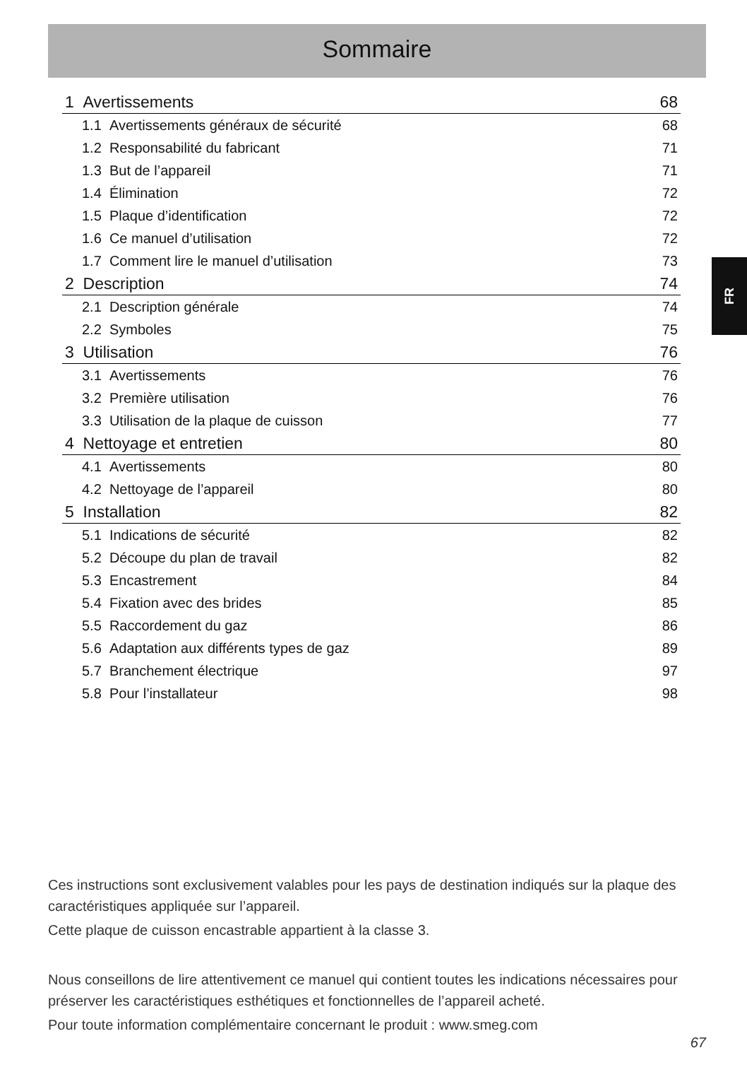Sommaire
FR
1 Avertissements 68
1.1 Avertissements généraux de sécurité 68
1.2 Responsabilité du fabricant 71
1.3 But de l’appareil 71
1.4 Élimination 72
1.5 Plaque d’identification 72
1.6 Ce manuel d’utilisation 72
1.7 Comment lire le manuel d’utilisation 73
2 Description 74
2.1 Description générale 74
2.2 Symboles 75
3 Utilisation 76
3.1 Avertissements 76
3.2 Première utilisation 76
3.3 Utilisation de la plaque de cuisson 77
4 Nettoyage et entretien 80
4.1 Avertissements 80
4.2 Nettoyage de l’appareil 80
5 Installation 82
5.1 Indications de sécurité 82
5.2 Découpe du plan de travail 82
5.3 Encastrement 84
5.4 Fixation avec des brides 85
5.5 Raccordement du gaz 86
5.6 Adaptation aux différents types de gaz 89
5.7 Branchement électrique 97
5.8 Pour l’installateur 98
Ces instructions sont exclusivement valables pour les pays de destination indiqués sur la plaque des caractéristiques appliquée sur l’appareil.
Cette plaque de cuisson encastrable appartient à la classe 3.
Nous conseillons de lire attentivement ce manuel qui contient toutes les indications nécessaires pour préserver les caractéristiques esthétiques et fonctionnelles de l’appareil acheté.
Pour toute information complémentaire concernant le produit : www.smeg.com
67